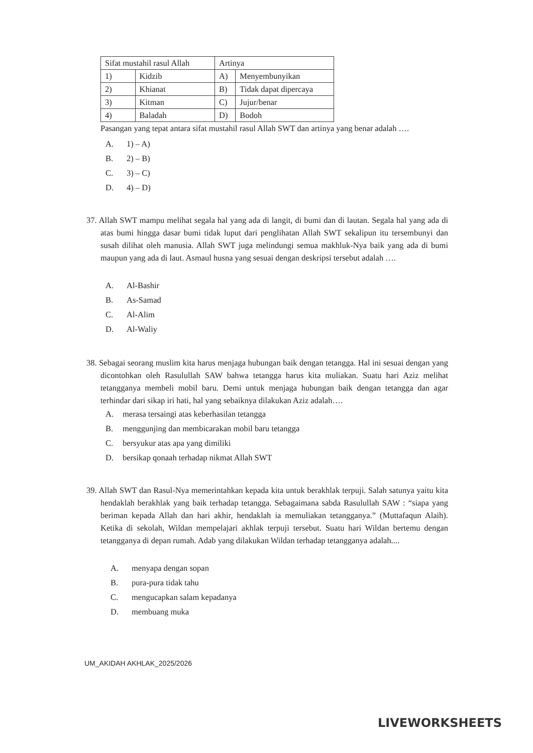| Sifat mustahil rasul Allah | | Artinya | |
| 1) | Kidzib | A) | Menyembunyikan |
| 2) | Khianat | B) | Tidak dapat dipercaya |
| 3) | Kitman | C) | Jujur/benar |
| 4) | Baladah | D) | Bodoh |
Pasangan yang tepat antara sifat mustahil rasul Allah SWT dan artinya yang benar adalah ….
A. 1) – A)
B. 2) – B)
C. 3) – C)
D. 4) – D)
37. Allah SWT mampu melihat segala hal yang ada di langit, di bumi dan di lautan. Segala hal yang ada di atas bumi hingga dasar bumi tidak luput dari penglihatan Allah SWT sekalipun itu tersembunyi dan susah dilihat oleh manusia. Allah SWT juga melindungi semua makhluk-Nya baik yang ada di bumi maupun yang ada di laut. Asmaul husna yang sesuai dengan deskripsi tersebut adalah ….
A. Al-Bashir
B. As-Samad
C. Al-Alim
D. Al-Waliy
38. Sebagai seorang muslim kita harus menjaga hubungan baik dengan tetangga. Hal ini sesuai dengan yang dicontohkan oleh Rasulullah SAW bahwa tetangga harus kita muliakan. Suatu hari Aziz melihat tetangganya membeli mobil baru. Demi untuk menjaga hubungan baik dengan tetangga dan agar terhindar dari sikap iri hati, hal yang sebaiknya dilakukan Aziz adalah….
A. merasa tersaingi atas keberhasilan tetangga
B. menggunjing dan membicarakan mobil baru tetangga
C. bersyukur atas apa yang dimiliki
D. bersikap qonaah terhadap nikmat Allah SWT
39. Allah SWT dan Rasul-Nya memerintahkan kepada kita untuk berakhlak terpuji. Salah satunya yaitu kita hendaklah berakhlak yang baik terhadap tetangga. Sebagaimana sabda Rasulullah SAW : “siapa yang beriman kepada Allah dan hari akhir, hendaklah ia memuliakan tetangganya.” (Muttafaqun Alaih). Ketika di sekolah, Wildan mempelajari akhlak terpuji tersebut. Suatu hari Wildan bertemu dengan tetangganya di depan rumah. Adab yang dilakukan Wildan terhadap tetangganya adalah....
A. menyapa dengan sopan
B. pura-pura tidak tahu
C. mengucapkan salam kepadanya
D. membuang muka
UM_AKIDAH AKHLAK_2025/2026
LIVEWORKSHEETS